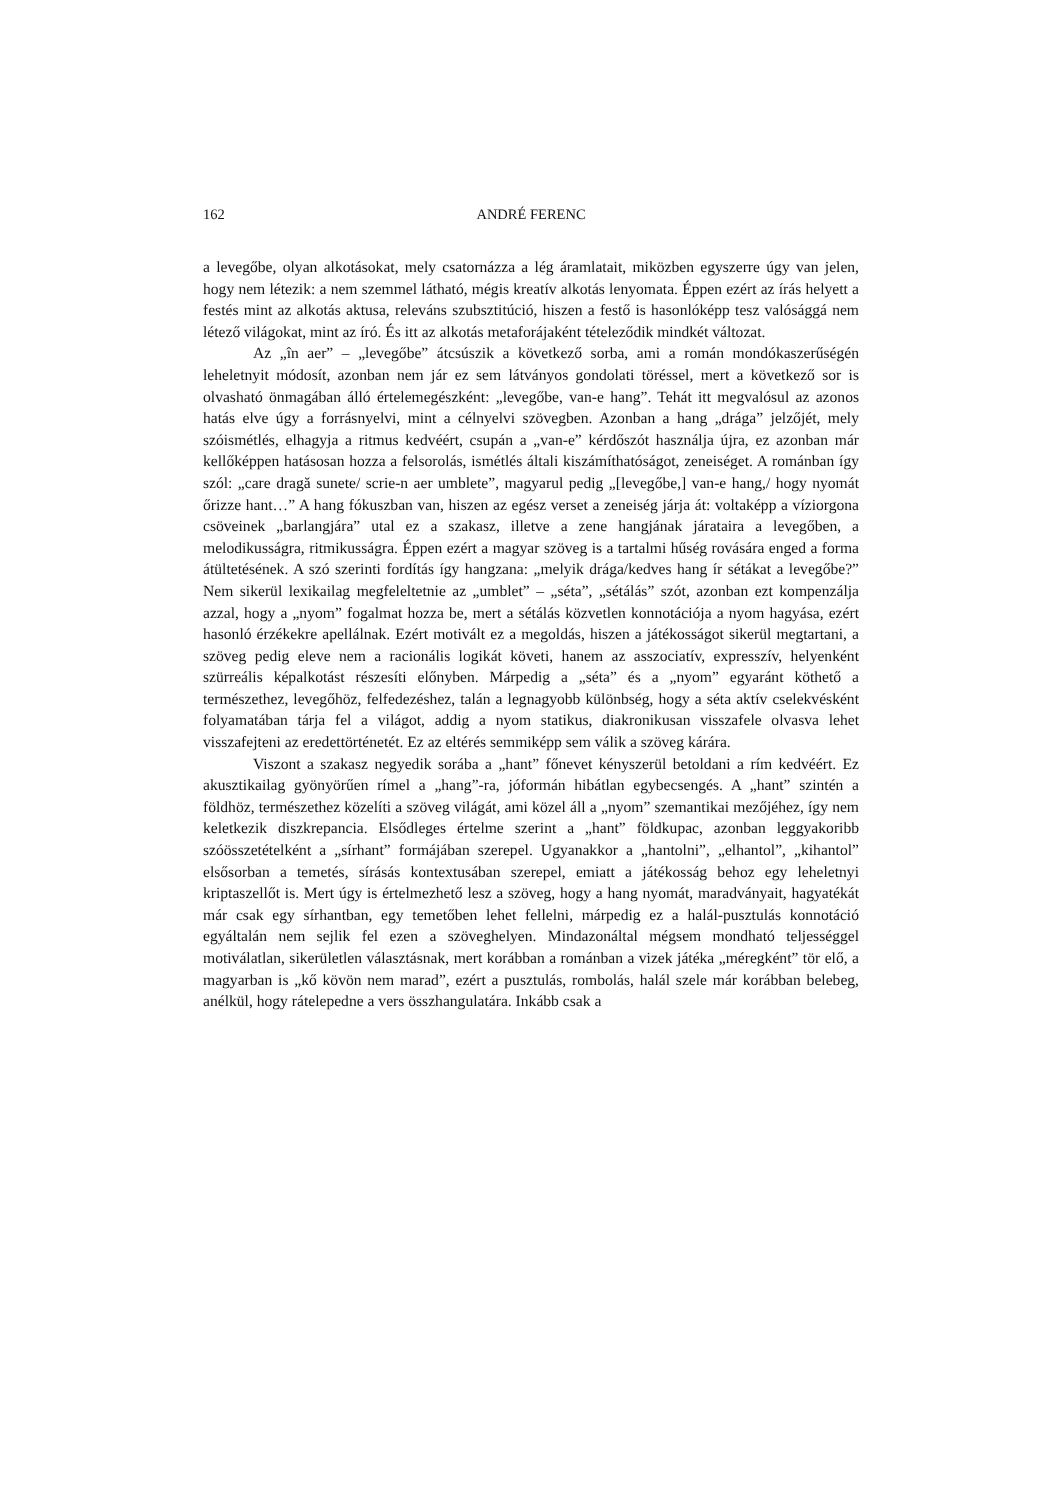162 ANDRÉ FERENC
a levegőbe, olyan alkotásokat, mely csatornázza a lég áramlatait, miközben egyszerre úgy van jelen, hogy nem létezik: a nem szemmel látható, mégis kreatív alkotás lenyomata. Éppen ezért az írás helyett a festés mint az alkotás aktusa, releváns szubsztitúció, hiszen a festő is hasonlóképp tesz valósággá nem létező világokat, mint az író. És itt az alkotás metaforájaként tételeződik mindkét változat.
Az „în aer” – „levegőbe” átcsúszik a következő sorba, ami a román mondókaszerűségén leheletnyit módosít, azonban nem jár ez sem látványos gondolati töréssel, mert a következő sor is olvasható önmagában álló értelemegészként: „levegőbe, van-e hang”. Tehát itt megvalósul az azonos hatás elve úgy a forrásnyelvi, mint a célnyelvi szövegben. Azonban a hang „drága” jelzőjét, mely szóismétlés, elhagyja a ritmus kedvéért, csupán a „van-e” kérdőszót használja újra, ez azonban már kellőképpen hatásosan hozza a felsorolás, ismétlés általi kiszámíthatóságot, zeneiséget. A románban így szól: „care dragă sunete/ scrie-n aer umblete”, magyarul pedig „[levegőbe,] van-e hang,/ hogy nyomát őrizze hant…” A hang fókuszban van, hiszen az egész verset a zeneiség járja át: voltaképp a víziorgona csöveinek „barlangjára” utal ez a szakasz, illetve a zene hangjának járataira a levegőben, a melodikusságra, ritmikusságra. Éppen ezért a magyar szöveg is a tartalmi hűség rovására enged a forma átültetésének. A szó szerinti fordítás így hangzana: „melyik drága/kedves hang ír sétákat a levegőbe?” Nem sikerül lexikailag megfeleltetnie az „umblet” – „séta”, „sétálás” szót, azonban ezt kompenzálja azzal, hogy a „nyom” fogalmat hozza be, mert a sétálás közvetlen konnotációja a nyom hagyása, ezért hasonló érzékekre apellálnak. Ezért motivált ez a megoldás, hiszen a játékosságot sikerül megtartani, a szöveg pedig eleve nem a racionális logikát követi, hanem az asszociatív, expresszív, helyenként szürreális képalkotást részesíti előnyben. Márpedig a „séta” és a „nyom” egyaránt köthető a természethez, levegőhöz, felfedezéshez, talán a legnagyobb különbség, hogy a séta aktív cselekvésként folyamatában tárja fel a világot, addig a nyom statikus, diakronikusan visszafele olvasva lehet visszafejteni az eredettörténetét. Ez az eltérés semmiképp sem válik a szöveg kárára.
Viszont a szakasz negyedik sorába a „hant” főnevet kényszerül betoldani a rím kedvéért. Ez akusztikailag gyönyörűen rímel a „hang”-ra, jóformán hibátlan egybecsengés. A „hant” szintén a földhöz, természethez közelíti a szöveg világát, ami közel áll a „nyom” szemantikai mezőjéhez, így nem keletkezik diszkrepancia. Elsődleges értelme szerint a „hant” földkupac, azonban leggyakoribb szóösszetételként a „sírhant” formájában szerepel. Ugyanakkor a „hantolni”, „elhantol”, „kihantol” elsősorban a temetés, sírásás kontextusában szerepel, emiatt a játékosság behoz egy leheletnyi kriptaszellőt is. Mert úgy is értelmezhető lesz a szöveg, hogy a hang nyomát, maradványait, hagyatékát már csak egy sírhantban, egy temetőben lehet fellelni, márpedig ez a halál-pusztulás konnotáció egyáltalán nem sejlik fel ezen a szöveghelyen. Mindazonáltal mégsem mondható teljességgel motiválatlan, sikerületlen választásnak, mert korábban a románban a vizek játéka „méregként” tör elő, a magyarban is „kő kövön nem marad”, ezért a pusztulás, rombolás, halál szele már korábban belebeg, anélkül, hogy rátelepedne a vers összhangulatára. Inkább csak a